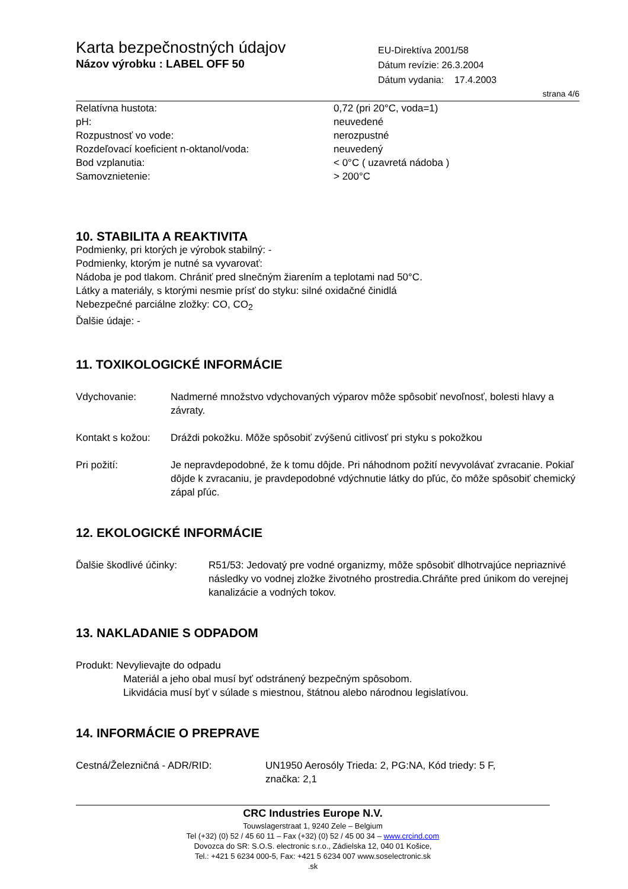Karta bezpečnostných údajov
Názov výrobku : LABEL OFF 50
EU-Direktíva 2001/58
Dátum revízie: 26.3.2004
Dátum vydania: 17.4.2003
strana 4/6
| Relatívna hustota: | 0,72 (pri 20°C, voda=1) |
| pH: | neuvedené |
| Rozpustnosť vo vode: | nerozpustné |
| Rozdeľovací koeficient n-oktanol/voda: | neuvedený |
| Bod vzplanutia: | < 0°C ( uzavretá nádoba ) |
| Samovznietenie: | > 200°C |
10. STABILITA A REAKTIVITA
Podmienky, pri ktorých je výrobok stabilný: -
Podmienky, ktorým je nutné sa vyvarovať:
Nádoba je pod tlakom. Chrániť pred slnečným žiarením a teplotami nad 50°C.
Látky a materiály, s ktorými nesmie prísť do styku: silné oxidačné činidlá
Nebezpečné parciálne zložky: CO, CO<sub>2</sub>
Ďalšie údaje: -
11. TOXIKOLOGICKÉ INFORMÁCIE
| Vdychovanie: | Nadmerné množstvo vdychovaných výparov môže spôsobiť nevoľnosť, bolesti hlavy a závraty. |
| Kontakt s kožou: | Dráždi pokožku. Môže spôsobiť zvýšenú citlivosť pri styku s pokožkou |
| Pri požití: | Je nepravdepodobné, že k tomu dôjde. Pri náhodnom požití nevyvolávať zvracanie. Pokiaľ dôjde k zvracaniu, je pravdepodobné vdýchnutie látky do pľúc, čo môže spôsobiť chemický zápal pľúc. |
12. EKOLOGICKÉ INFORMÁCIE
| Ďalšie škodlivé účinky: | R51/53: Jedovatý pre vodné organizmy, môže spôsobiť dlhotrvajúce nepriaznivé následky vo vodnej zložke životného prostredia.Chráňte pred únikom do verejnej kanalizácie a vodných tokov. |
13. NAKLADANIE S ODPADOM
Produkt: Nevylievajte do odpadu
Materiál a jeho obal musí byť odstránený bezpečným spôsobom.
Likvidácia musí byť v súlade s miestnou, štátnou alebo národnou legislatívou.
14. INFORMÁCIE O PREPRAVE
| Cestná/Železničná - ADR/RID: | UN1950 Aerosóly Trieda: 2, PG:NA, Kód triedy: 5 F, značka: 2,1 |
CRC Industries Europe N.V.
Touwslagerstraat 1, 9240 Zele – Belgium
Tel (+32) (0) 52 / 45 60 11 – Fax (+32) (0) 52 / 45 00 34 – www.crcind.com
Dovozca do SR: S.O.S. electronic s.r.o., Zádielska 12, 040 01 Košice,
Tel.: +421 5 6234 000-5, Fax: +421 5 6234 007 www.soselectronic.sk
.sk